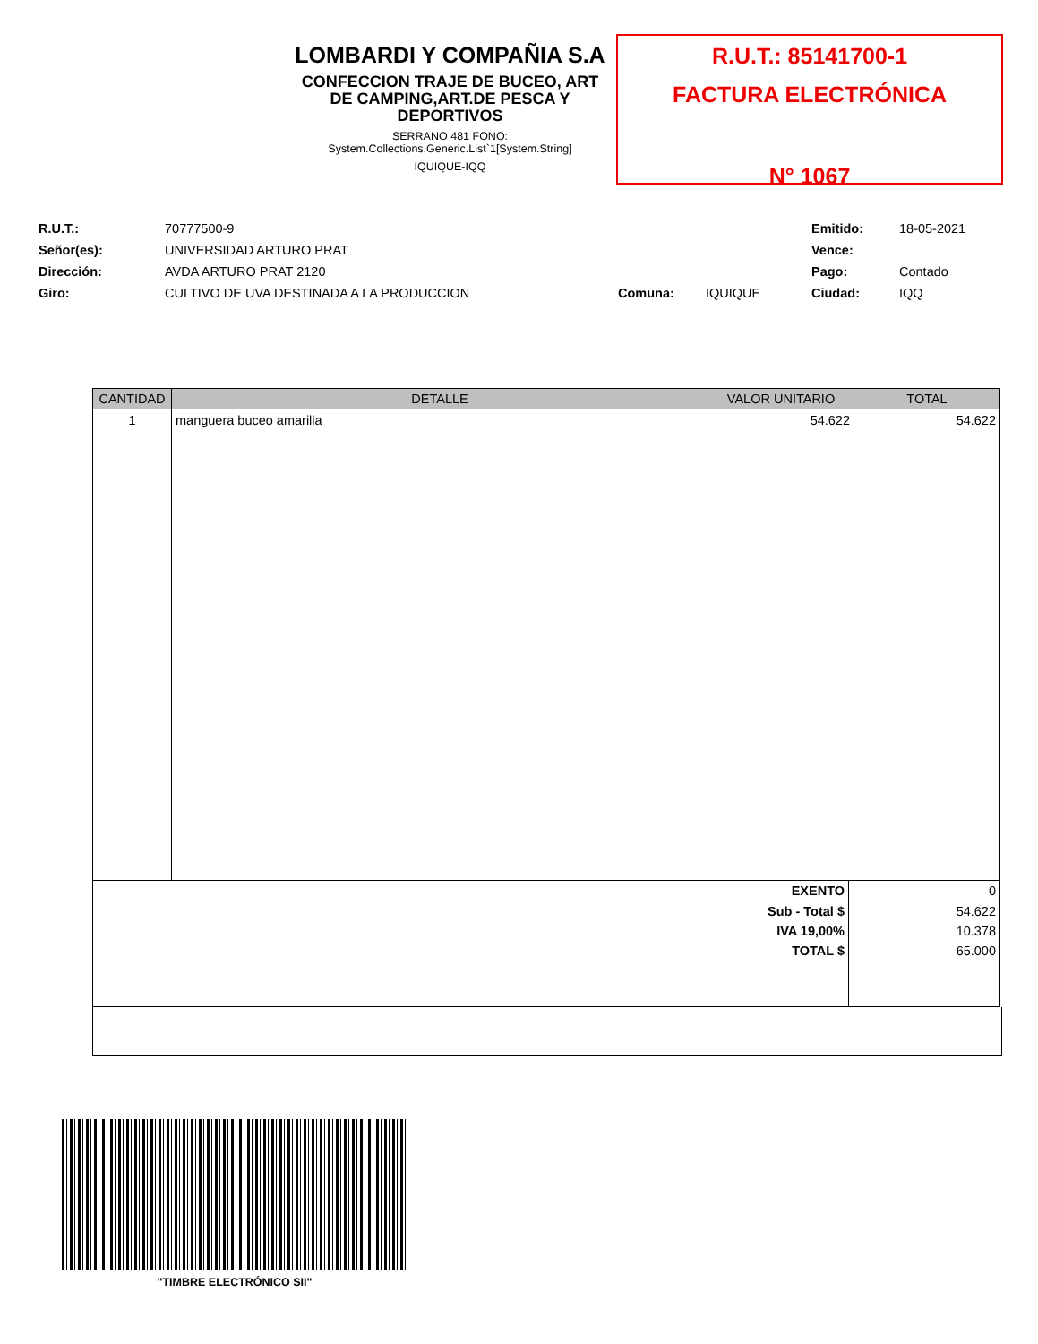LOMBARDI Y COMPAÑIA S.A
CONFECCION TRAJE DE BUCEO, ART DE CAMPING,ART.DE PESCA Y DEPORTIVOS
SERRANO 481 FONO: System.Collections.Generic.List`1[System.String]
IQUIQUE-IQQ
R.U.T.: 85141700-1
FACTURA ELECTRÓNICA
N° 1067
| R.U.T.: | 70777500-9 |
| Señor(es): | UNIVERSIDAD ARTURO PRAT |
| Dirección: | AVDA ARTURO PRAT 2120 |
| Giro: | CULTIVO DE UVA DESTINADA A LA PRODUCCION |
| Comuna: | IQUIQUE |
| Emitido: | 18-05-2021 |
| Vence: | |
| Pago: | Contado |
| Ciudad: | IQQ |
| CANTIDAD | DETALLE | VALOR UNITARIO | TOTAL |
| --- | --- | --- | --- |
| 1 | manguera buceo amarilla | 54.622 | 54.622 |
| EXENTO | 0 |
| Sub - Total $ | 54.622 |
| IVA 19,00% | 10.378 |
| TOTAL $ | 65.000 |
"TIMBRE ELECTRÓNICO SII"